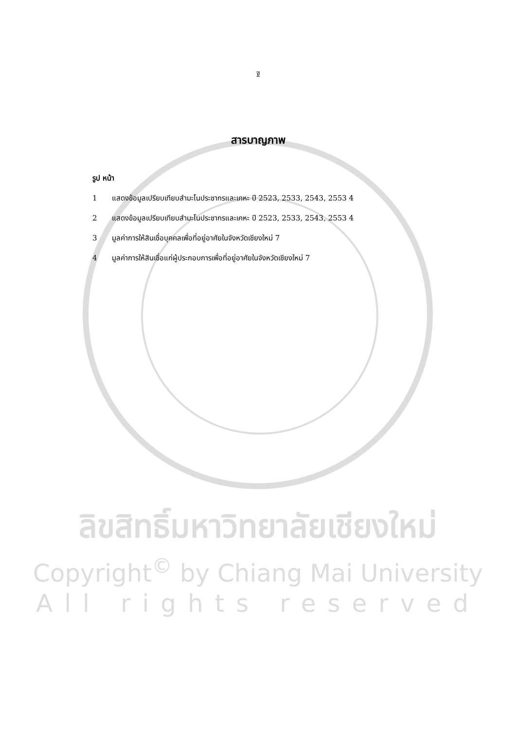ฐ
สารบาญภาพ
รูป หน้า
1 แสดงข้อมูลเปรียบเทียบสำมะโนประชากรและเคหะ ปี 2523, 2533, 2543, 2553 4
2 แสดงข้อมูลเปรียบเทียบสำมะโนประชากรและเคหะ ปี 2523, 2533, 2543, 2553 4
3 มูลค่าการให้สินเชื่อบุคคลเพื่อที่อยู่อาศัยในจังหวัดเชียงใหม่ 7
4 มูลค่าการให้สินเชื่อแก่ผู้ประกอบการเพื่อที่อยู่อาศัยในจังหวัดเชียงใหม่ 7
ลิขสิทธิ์มหาวิทยาลัยเชียงใหม่
Copyright<sup>©</sup> by Chiang Mai University
All rights reserved